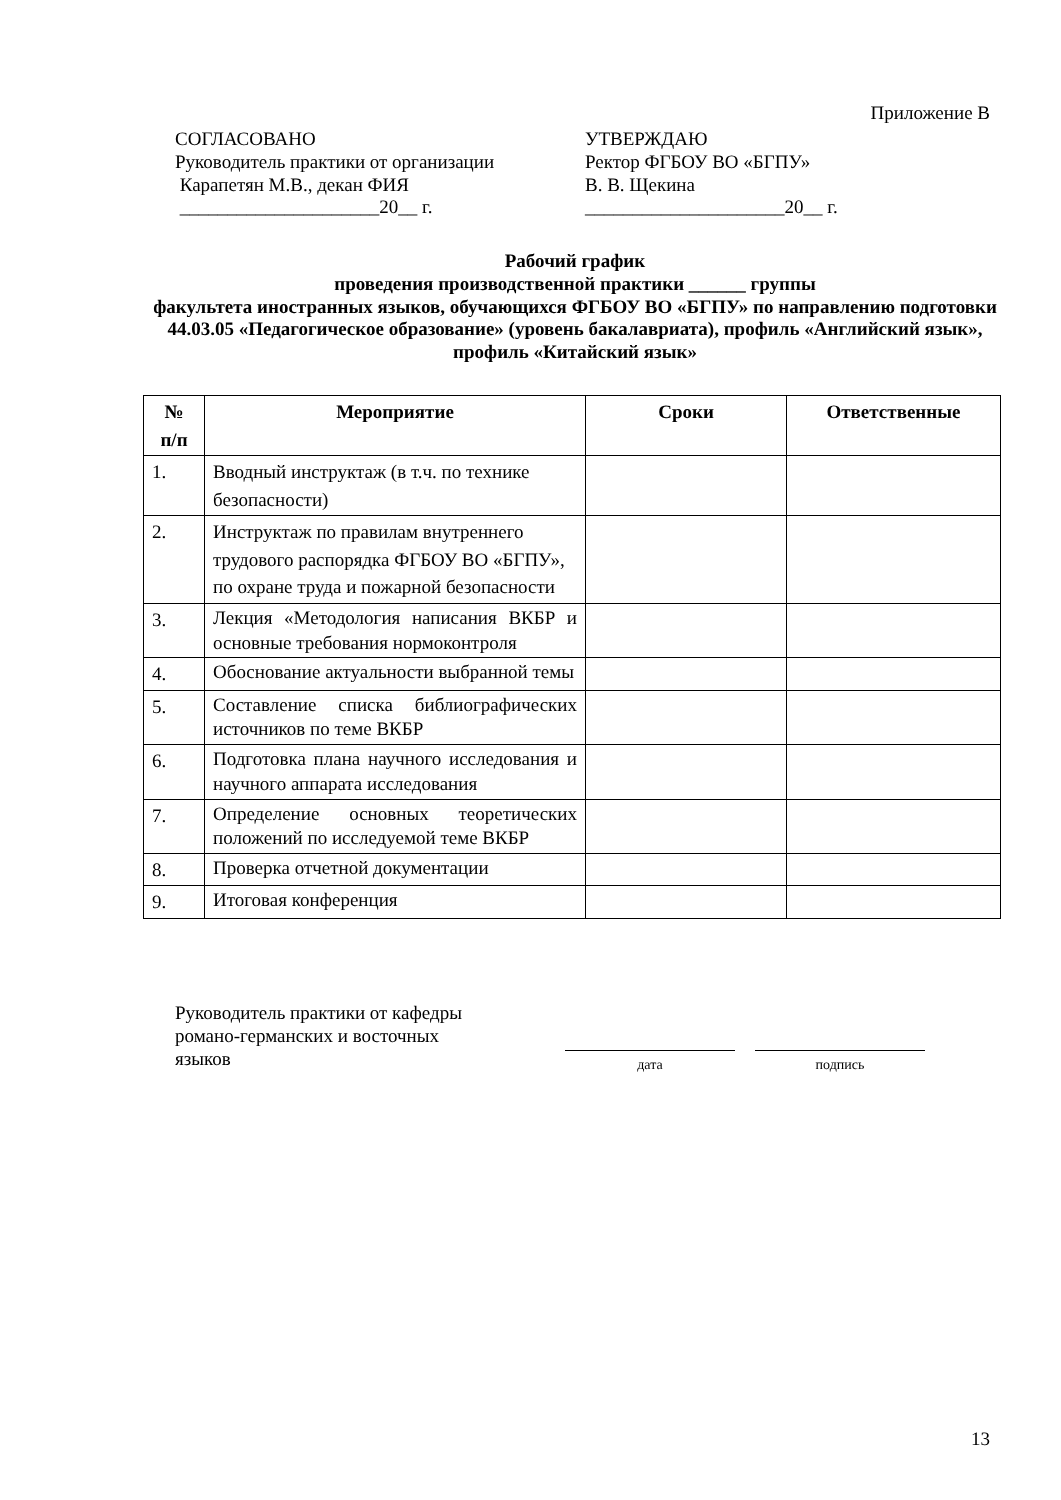Приложение В
СОГЛАСОВАНО
Руководитель практики от организации
Карапетян М.В., декан ФИЯ
_____________________20__ г.
УТВЕРЖДАЮ
Ректор ФГБОУ ВО «БГПУ»
В. В. Щекина
_____________________20__ г.
Рабочий график
проведения производственной практики ______ группы
факультета иностранных языков, обучающихся ФГБОУ ВО «БГПУ» по направлению подготовки 44.03.05 «Педагогическое образование» (уровень бакалавриата), профиль «Английский язык», профиль «Китайский язык»
| № п/п | Мероприятие | Сроки | Ответственные |
| --- | --- | --- | --- |
| 1. | Вводный инструктаж (в т.ч. по технике безопасности) | | |
| 2. | Инструктаж по правилам внутреннего трудового распорядка ФГБОУ ВО «БГПУ», по охране труда и пожарной безопасности | | |
| 3. | Лекция «Методология написания ВКБР и основные требования нормоконтроля | | |
| 4. | Обоснование актуальности выбранной темы | | |
| 5. | Составление списка библиографических источников по теме ВКБР | | |
| 6. | Подготовка плана научного исследования и научного аппарата исследования | | |
| 7. | Определение основных теоретических положений по исследуемой теме ВКБР | | |
| 8. | Проверка отчетной документации | | |
| 9. | Итоговая конференция | | |
Руководитель практики от кафедры романо-германских и восточных языков
дата подпись
13